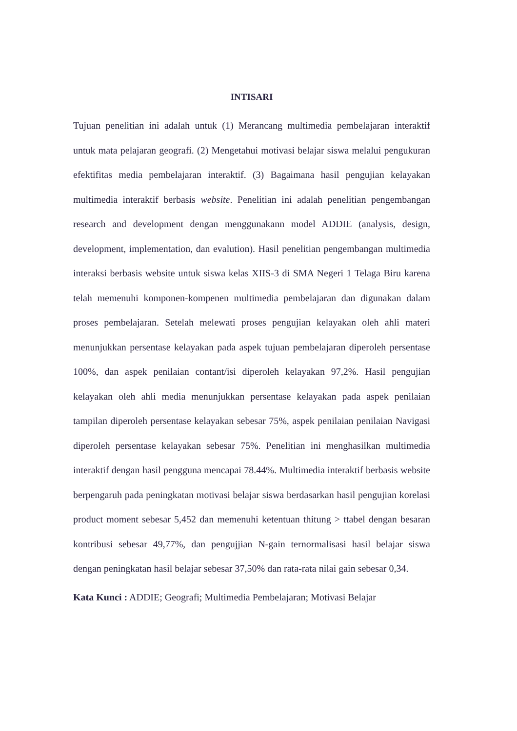INTISARI
Tujuan penelitian ini adalah untuk (1) Merancang multimedia pembelajaran interaktif untuk mata pelajaran geografi. (2) Mengetahui motivasi belajar siswa melalui pengukuran efektifitas media pembelajaran interaktif. (3) Bagaimana hasil pengujian kelayakan multimedia interaktif berbasis website. Penelitian ini adalah penelitian pengembangan research and development dengan menggunakann model ADDIE (analysis, design, development, implementation, dan evalution). Hasil penelitian pengembangan multimedia interaksi berbasis website untuk siswa kelas XIIS-3 di SMA Negeri 1 Telaga Biru karena telah memenuhi komponen-kompenen multimedia pembelajaran dan digunakan dalam proses pembelajaran. Setelah melewati proses pengujian kelayakan oleh ahli materi menunjukkan persentase kelayakan pada aspek tujuan pembelajaran diperoleh persentase 100%, dan aspek penilaian contant/isi diperoleh kelayakan 97,2%. Hasil pengujian kelayakan oleh ahli media menunjukkan persentase kelayakan pada aspek penilaian tampilan diperoleh persentase kelayakan sebesar 75%, aspek penilaian penilaian Navigasi diperoleh persentase kelayakan sebesar 75%. Penelitian ini menghasilkan multimedia interaktif dengan hasil pengguna mencapai 78.44%. Multimedia interaktif berbasis website berpengaruh pada peningkatan motivasi belajar siswa berdasarkan hasil pengujian korelasi product moment sebesar 5,452 dan memenuhi ketentuan thitung > ttabel dengan besaran kontribusi sebesar 49,77%, dan pengujjian N-gain ternormalisasi hasil belajar siswa dengan peningkatan hasil belajar sebesar 37,50% dan rata-rata nilai gain sebesar 0,34.
Kata Kunci : ADDIE; Geografi; Multimedia Pembelajaran; Motivasi Belajar